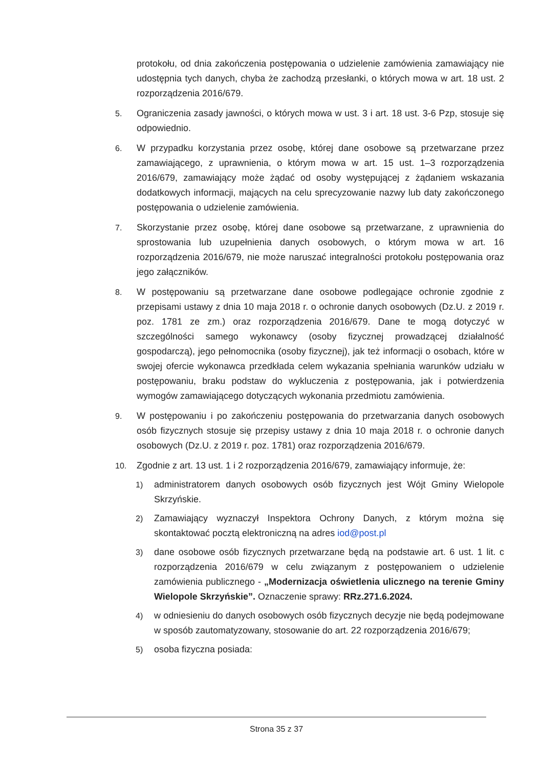protokołu, od dnia zakończenia postępowania o udzielenie zamówienia zamawiający nie udostępnia tych danych, chyba że zachodzą przesłanki, o których mowa w art. 18 ust. 2 rozporządzenia 2016/679.
5. Ograniczenia zasady jawności, o których mowa w ust. 3 i art. 18 ust. 3-6 Pzp, stosuje się odpowiednio.
6. W przypadku korzystania przez osobę, której dane osobowe są przetwarzane przez zamawiającego, z uprawnienia, o którym mowa w art. 15 ust. 1–3 rozporządzenia 2016/679, zamawiający może żądać od osoby występującej z żądaniem wskazania dodatkowych informacji, mających na celu sprecyzowanie nazwy lub daty zakończonego postępowania o udzielenie zamówienia.
7. Skorzystanie przez osobę, której dane osobowe są przetwarzane, z uprawnienia do sprostowania lub uzupełnienia danych osobowych, o którym mowa w art. 16 rozporządzenia 2016/679, nie może naruszać integralności protokołu postępowania oraz jego załączników.
8. W postępowaniu są przetwarzane dane osobowe podlegające ochronie zgodnie z przepisami ustawy z dnia 10 maja 2018 r. o ochronie danych osobowych (Dz.U. z 2019 r. poz. 1781 ze zm.) oraz rozporządzenia 2016/679. Dane te mogą dotyczyć w szczególności samego wykonawcy (osoby fizycznej prowadzącej działalność gospodarczą), jego pełnomocnika (osoby fizycznej), jak też informacji o osobach, które w swojej ofercie wykonawca przedkłada celem wykazania spełniania warunków udziału w postępowaniu, braku podstaw do wykluczenia z postępowania, jak i potwierdzenia wymogów zamawiającego dotyczących wykonania przedmiotu zamówienia.
9. W postępowaniu i po zakończeniu postępowania do przetwarzania danych osobowych osób fizycznych stosuje się przepisy ustawy z dnia 10 maja 2018 r. o ochronie danych osobowych (Dz.U. z 2019 r. poz. 1781) oraz rozporządzenia 2016/679.
10. Zgodnie z art. 13 ust. 1 i 2 rozporządzenia 2016/679, zamawiający informuje, że:
1) administratorem danych osobowych osób fizycznych jest Wójt Gminy Wielopole Skrzyńskie.
2) Zamawiający wyznaczył Inspektora Ochrony Danych, z którym można się skontaktować pocztą elektroniczną na adres iod@post.pl
3) dane osobowe osób fizycznych przetwarzane będą na podstawie art. 6 ust. 1 lit. c rozporządzenia 2016/679 w celu związanym z postępowaniem o udzielenie zamówienia publicznego - „Modernizacja oświetlenia ulicznego na terenie Gminy Wielopole Skrzyńskie”. Oznaczenie sprawy: RRz.271.6.2024.
4) w odniesieniu do danych osobowych osób fizycznych decyzje nie będą podejmowane w sposób zautomatyzowany, stosowanie do art. 22 rozporządzenia 2016/679;
5) osoba fizyczna posiada:
Strona 35 z 37